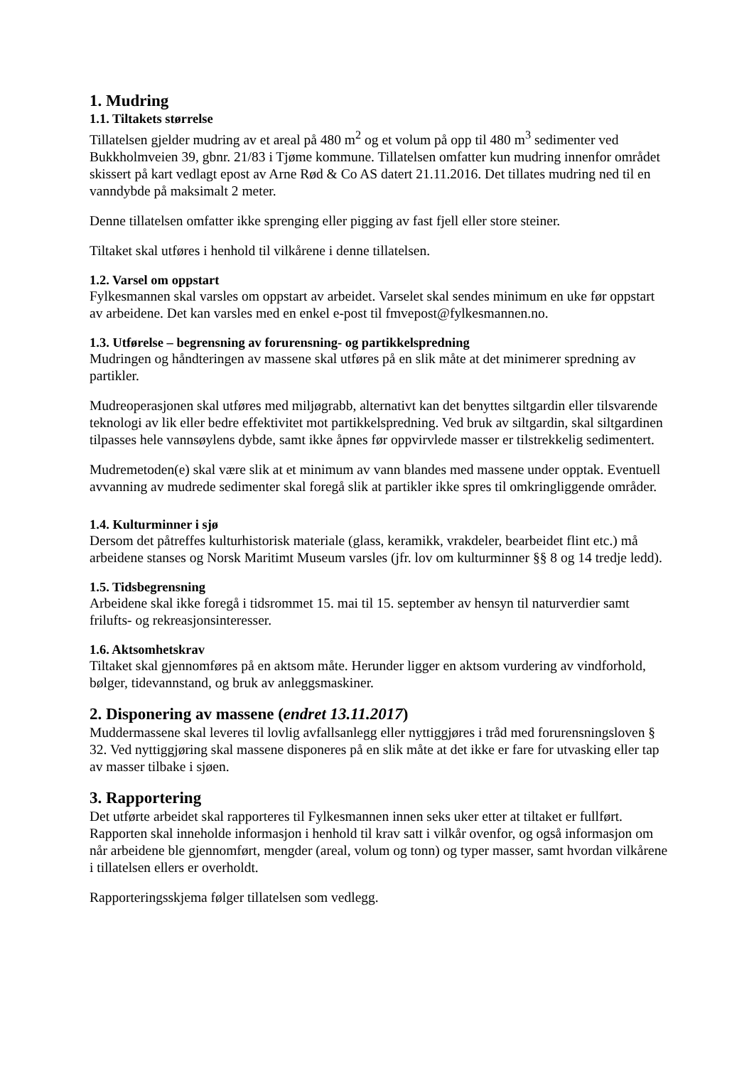1. Mudring
1.1. Tiltakets størrelse
Tillatelsen gjelder mudring av et areal på 480 m<sup>2</sup> og et volum på opp til 480 m<sup>3</sup> sedimenter ved Bukkholmveien 39, gbnr. 21/83 i Tjøme kommune. Tillatelsen omfatter kun mudring innenfor området skissert på kart vedlagt epost av Arne Rød & Co AS datert 21.11.2016. Det tillates mudring ned til en vanndybde på maksimalt 2 meter.
Denne tillatelsen omfatter ikke sprenging eller pigging av fast fjell eller store steiner.
Tiltaket skal utføres i henhold til vilkårene i denne tillatelsen.
1.2. Varsel om oppstart
Fylkesmannen skal varsles om oppstart av arbeidet. Varselet skal sendes minimum en uke før oppstart av arbeidene. Det kan varsles med en enkel e-post til fmvepost@fylkesmannen.no.
1.3. Utførelse – begrensning av forurensning- og partikkelspredning
Mudringen og håndteringen av massene skal utføres på en slik måte at det minimerer spredning av partikler.
Mudreoperasjonen skal utføres med miljøgrabb, alternativt kan det benyttes siltgardin eller tilsvarende teknologi av lik eller bedre effektivitet mot partikkelspredning. Ved bruk av siltgardin, skal siltgardinen tilpasses hele vannsøylens dybde, samt ikke åpnes før oppvirvlede masser er tilstrekkelig sedimentert.
Mudremetoden(e) skal være slik at et minimum av vann blandes med massene under opptak. Eventuell avvanning av mudrede sedimenter skal foregå slik at partikler ikke spres til omkringliggende områder.
1.4. Kulturminner i sjø
Dersom det påtreffes kulturhistorisk materiale (glass, keramikk, vrakdeler, bearbeidet flint etc.) må arbeidene stanses og Norsk Maritimt Museum varsles (jfr. lov om kulturminner §§ 8 og 14 tredje ledd).
1.5. Tidsbegrensning
Arbeidene skal ikke foregå i tidsrommet 15. mai til 15. september av hensyn til naturverdier samt frilufts- og rekreasjonsinteresser.
1.6. Aktsomhetskrav
Tiltaket skal gjennomføres på en aktsom måte. Herunder ligger en aktsom vurdering av vindforhold, bølger, tidevannstand, og bruk av anleggsmaskiner.
2. Disponering av massene (endret 13.11.2017)
Muddermassene skal leveres til lovlig avfallsanlegg eller nyttiggjøres i tråd med forurensningsloven § 32. Ved nyttiggjøring skal massene disponeres på en slik måte at det ikke er fare for utvasking eller tap av masser tilbake i sjøen.
3. Rapportering
Det utførte arbeidet skal rapporteres til Fylkesmannen innen seks uker etter at tiltaket er fullført. Rapporten skal inneholde informasjon i henhold til krav satt i vilkår ovenfor, og også informasjon om når arbeidene ble gjennomført, mengder (areal, volum og tonn) og typer masser, samt hvordan vilkårene i tillatelsen ellers er overholdt.
Rapporteringsskjema følger tillatelsen som vedlegg.